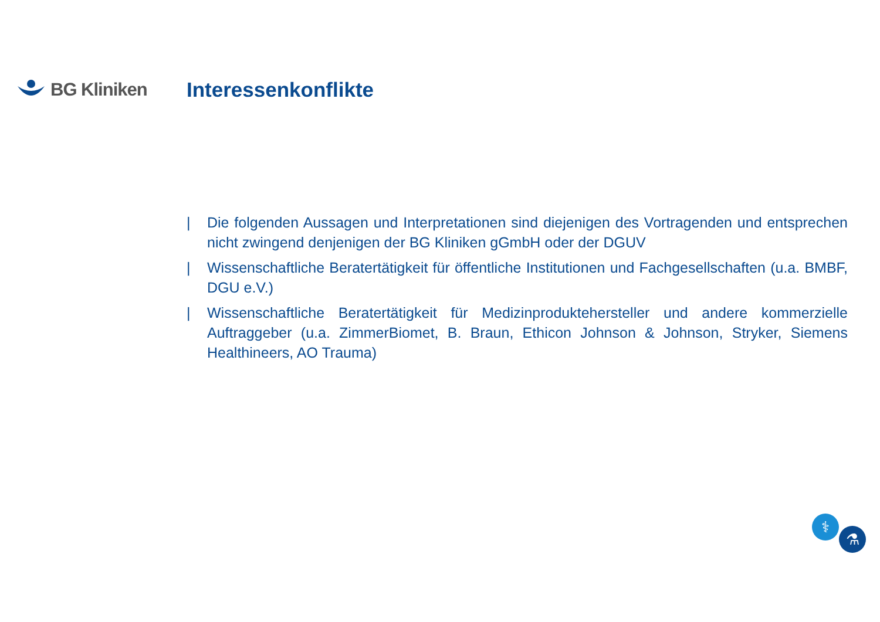BG Kliniken Interessenkonflikte
| Die folgenden Aussagen und Interpretationen sind diejenigen des Vortragenden und entsprechen nicht zwingend denjenigen der BG Kliniken gGmbH oder der DGUV
| Wissenschaftliche Beratertätigkeit für öffentliche Institutionen und Fachgesellschaften (u.a. BMBF, DGU e.V.)
| Wissenschaftliche Beratertätigkeit für Medizinproduktehersteller und andere kommerzielle Auftraggeber (u.a. ZimmerBiomet, B. Braun, Ethicon Johnson & Johnson, Stryker, Siemens Healthineers, AO Trauma)
⚕
⚗